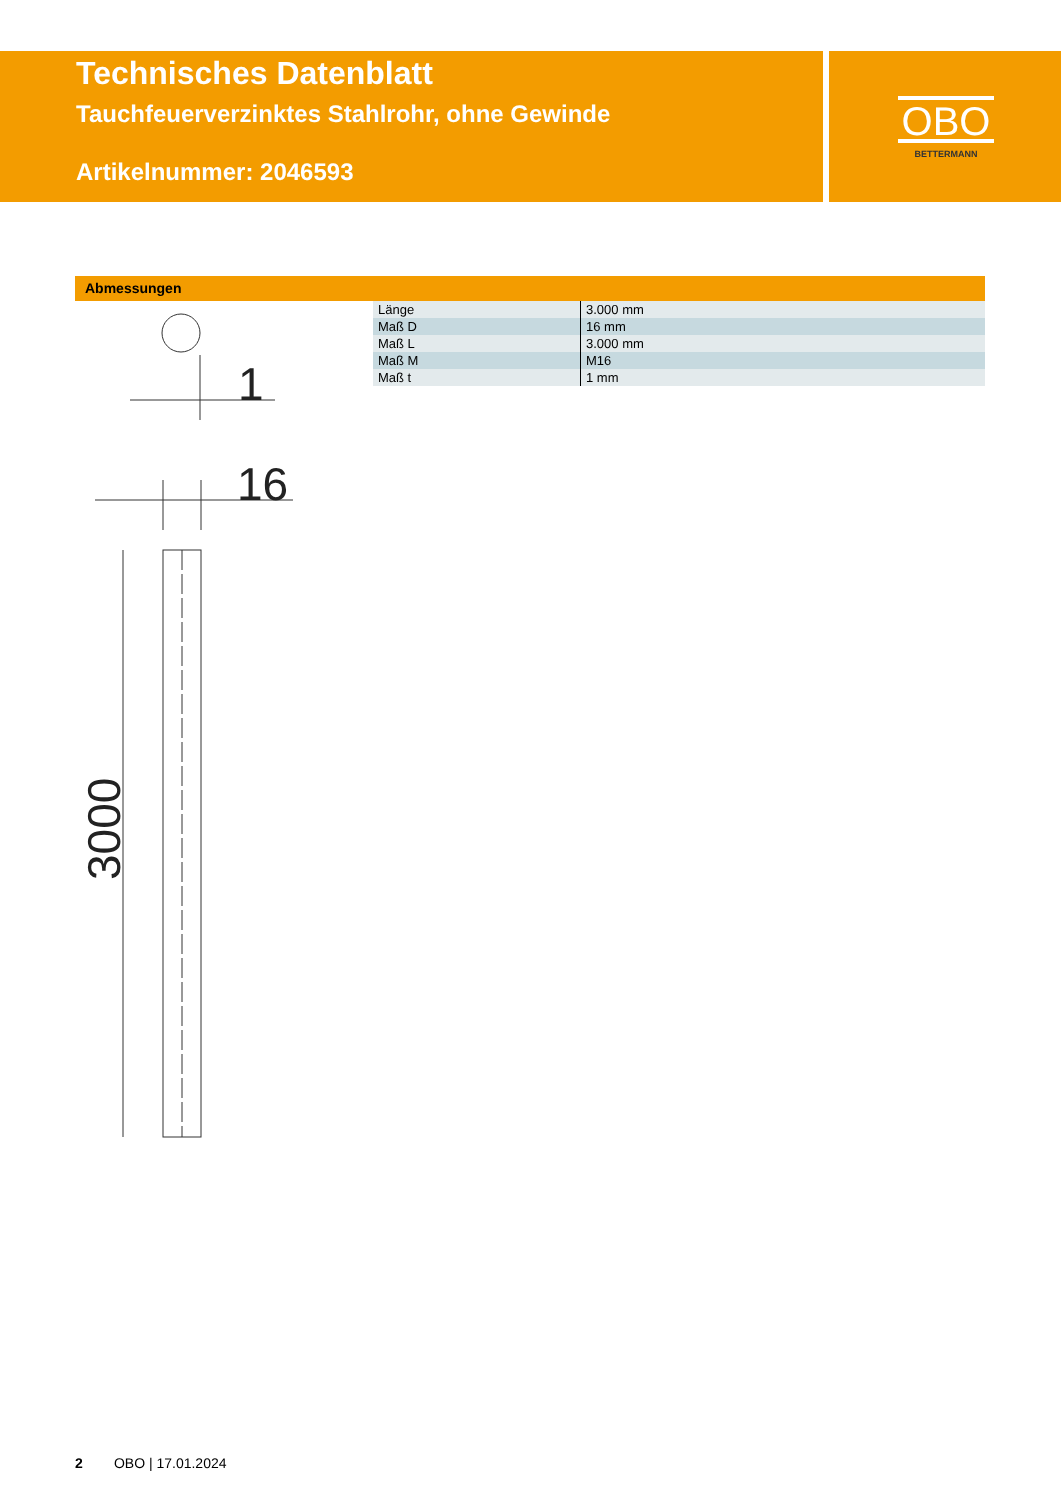Technisches Datenblatt
Tauchfeuerverzinktes Stahlrohr, ohne Gewinde
Artikelnummer: 2046593
OBO
BETTERMANN
Abmessungen
| Länge | 3.000 mm |
| Maß D | 16 mm |
| Maß L | 3.000 mm |
| Maß M | M16 |
| Maß t | 1 mm |
1
16
3000
2 OBO | 17.01.2024